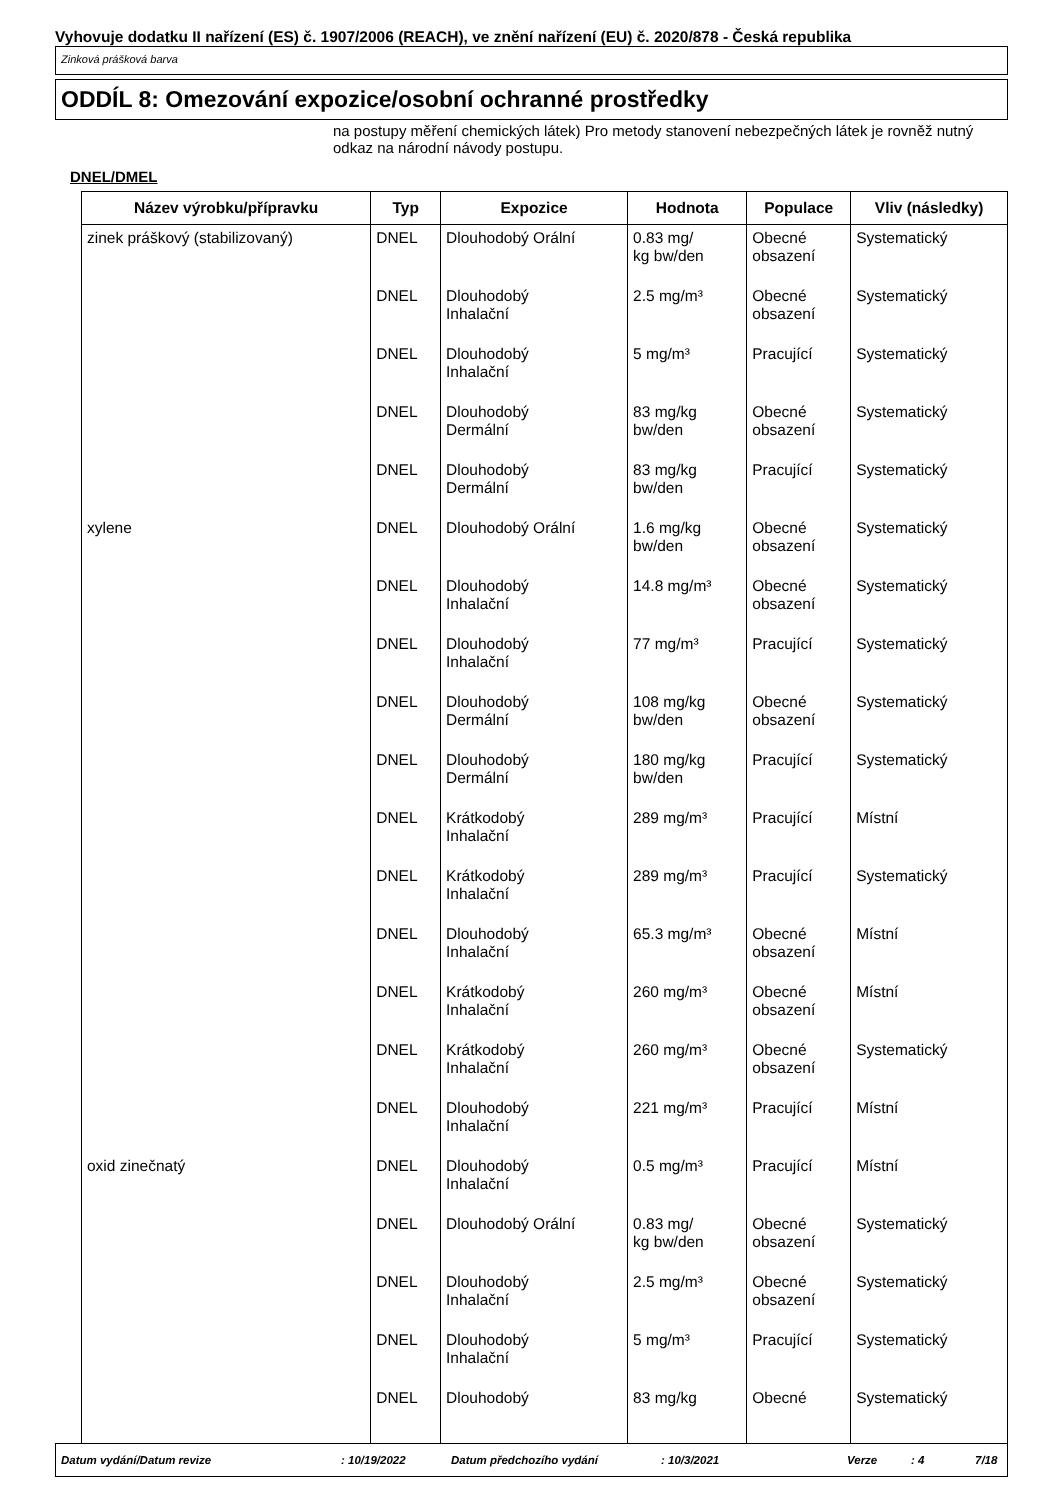Vyhovuje dodatku II nařízení (ES) č. 1907/2006 (REACH), ve znění nařízení (EU) č. 2020/878 - Česká republika
Zinková prášková barva
ODDÍL 8: Omezování expozice/osobní ochranné prostředky
na postupy měření chemických látek) Pro metody stanovení nebezpečných látek je rovněž nutný odkaz na národní návody postupu.
DNEL/DMEL
| Název výrobku/přípravku | Typ | Expozice | Hodnota | Populace | Vliv (následky) |
| --- | --- | --- | --- | --- | --- |
| zinek práškový (stabilizovaný) | DNEL | Dlouhodobý Orální | 0.83 mg/ kg bw/den | Obecné obsazení | Systematický |
| | DNEL | Dlouhodobý Inhalační | 2.5 mg/m³ | Obecné obsazení | Systematický |
| | DNEL | Dlouhodobý Inhalační | 5 mg/m³ | Pracující | Systematický |
| | DNEL | Dlouhodobý Dermální | 83 mg/kg bw/den | Obecné obsazení | Systematický |
| | DNEL | Dlouhodobý Dermální | 83 mg/kg bw/den | Pracující | Systematický |
| xylene | DNEL | Dlouhodobý Orální | 1.6 mg/kg bw/den | Obecné obsazení | Systematický |
| | DNEL | Dlouhodobý Inhalační | 14.8 mg/m³ | Obecné obsazení | Systematický |
| | DNEL | Dlouhodobý Inhalační | 77 mg/m³ | Pracující | Systematický |
| | DNEL | Dlouhodobý Dermální | 108 mg/kg bw/den | Obecné obsazení | Systematický |
| | DNEL | Dlouhodobý Dermální | 180 mg/kg bw/den | Pracující | Systematický |
| | DNEL | Krátkodobý Inhalační | 289 mg/m³ | Pracující | Místní |
| | DNEL | Krátkodobý Inhalační | 289 mg/m³ | Pracující | Systematický |
| | DNEL | Dlouhodobý Inhalační | 65.3 mg/m³ | Obecné obsazení | Místní |
| | DNEL | Krátkodobý Inhalační | 260 mg/m³ | Obecné obsazení | Místní |
| | DNEL | Krátkodobý Inhalační | 260 mg/m³ | Obecné obsazení | Systematický |
| | DNEL | Dlouhodobý Inhalační | 221 mg/m³ | Pracující | Místní |
| oxid zinečnatý | DNEL | Dlouhodobý Inhalační | 0.5 mg/m³ | Pracující | Místní |
| | DNEL | Dlouhodobý Orální | 0.83 mg/ kg bw/den | Obecné obsazení | Systematický |
| | DNEL | Dlouhodobý Inhalační | 2.5 mg/m³ | Obecné obsazení | Systematický |
| | DNEL | Dlouhodobý Inhalační | 5 mg/m³ | Pracující | Systematický |
| | DNEL | Dlouhodobý | 83 mg/kg | Obecné | Systematický |
Datum vydání/Datum revize: 10/19/2022 Datum předchozího vydání: 10/3/2021 Verze: 4 7/18